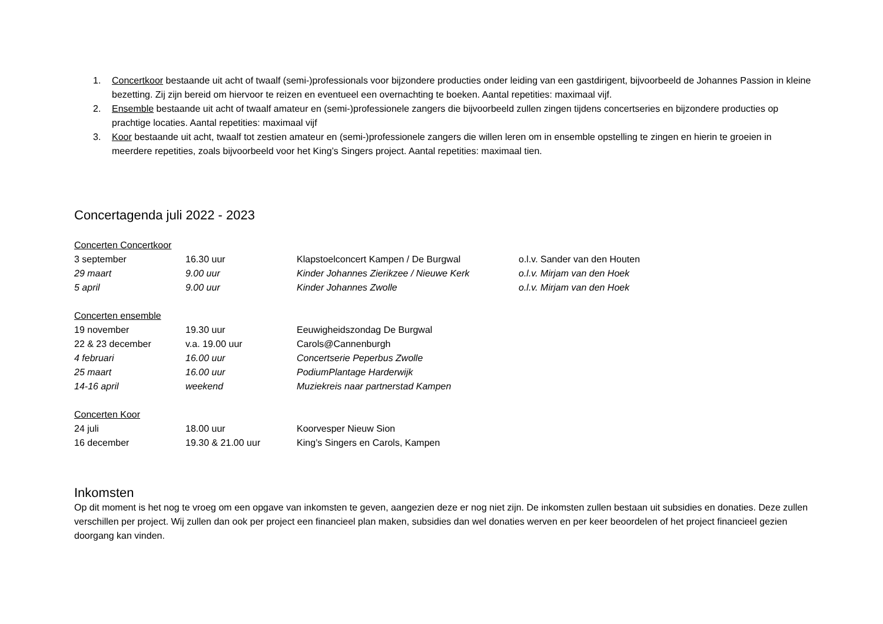1. Concertkoor bestaande uit acht of twaalf (semi-)professionals voor bijzondere producties onder leiding van een gastdirigent, bijvoorbeeld de Johannes Passion in kleine bezetting. Zij zijn bereid om hiervoor te reizen en eventueel een overnachting te boeken. Aantal repetities: maximaal vijf.
2. Ensemble bestaande uit acht of twaalf amateur en (semi-)professionele zangers die bijvoorbeeld zullen zingen tijdens concertseries en bijzondere producties op prachtige locaties. Aantal repetities: maximaal vijf
3. Koor bestaande uit acht, twaalf tot zestien amateur en (semi-)professionele zangers die willen leren om in ensemble opstelling te zingen en hierin te groeien in meerdere repetities, zoals bijvoorbeeld voor het King’s Singers project. Aantal repetities: maximaal tien.
Concertagenda juli 2022 - 2023
| Concerten Concertkoor | | | |
| 3 september | 16.30 uur | Klapstoelconcert Kampen / De Burgwal | o.l.v. Sander van den Houten |
| 29 maart | 9.00 uur | Kinder Johannes Zierikzee / Nieuwe Kerk | o.l.v. Mirjam van den Hoek |
| 5 april | 9.00 uur | Kinder Johannes Zwolle | o.l.v. Mirjam van den Hoek |
| Concerten ensemble | | | |
| 19 november | 19.30 uur | Eeuwigheidszondag De Burgwal | |
| 22 & 23 december | v.a. 19.00 uur | Carols@Cannenburgh | |
| 4 februari | 16.00 uur | Concertserie Peperbus Zwolle | |
| 25 maart | 16.00 uur | PodiumPlantage Harderwijk | |
| 14-16 april | weekend | Muziekreis naar partnerstad Kampen | |
| Concerten Koor | | | |
| 24 juli | 18.00 uur | Koorvesper Nieuw Sion | |
| 16 december | 19.30 & 21.00 uur | King’s Singers en Carols, Kampen | |
Inkomsten
Op dit moment is het nog te vroeg om een opgave van inkomsten te geven, aangezien deze er nog niet zijn. De inkomsten zullen bestaan uit subsidies en donaties. Deze zullen verschillen per project. Wij zullen dan ook per project een financieel plan maken, subsidies dan wel donaties werven en per keer beoordelen of het project financieel gezien doorgang kan vinden.